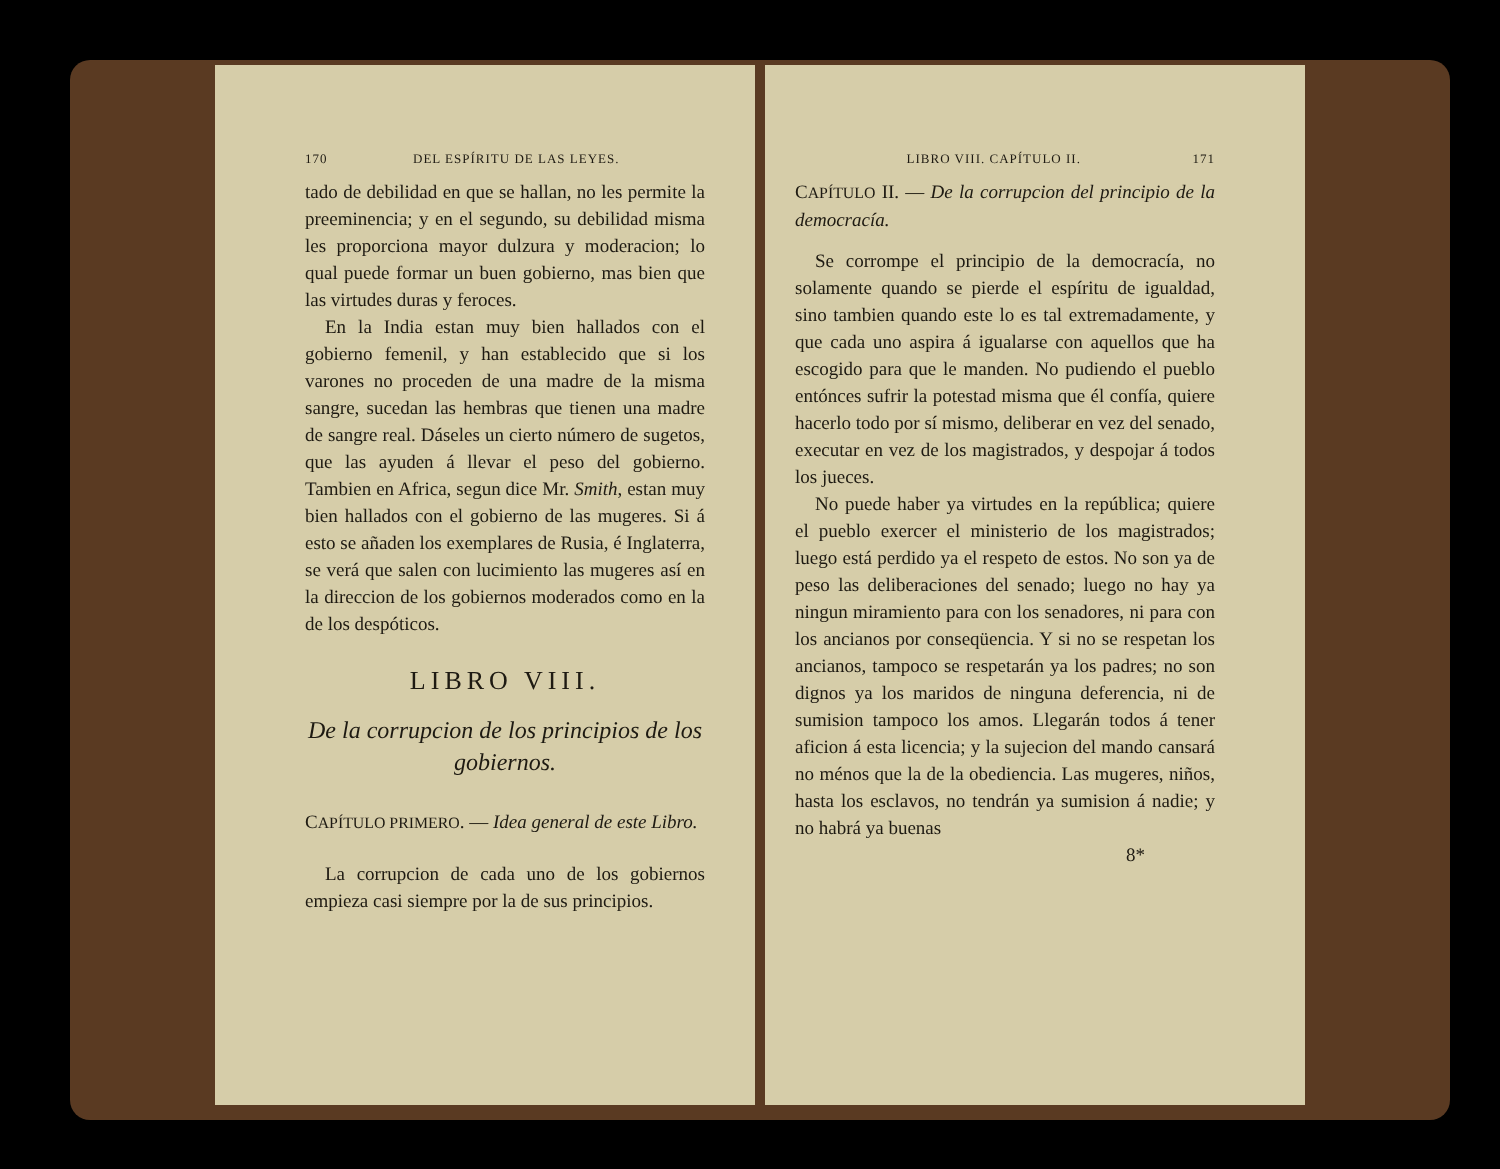170 DEL ESPÍRITU DE LAS LEYES.
tado de debilidad en que se hallan, no les permite la preeminencia; y en el segundo, su debilidad misma les proporciona mayor dulzura y moderacion; lo qual puede formar un buen gobierno, mas bien que las virtudes duras y feroces.
En la India estan muy bien hallados con el gobierno femenil, y han establecido que si los varones no proceden de una madre de la misma sangre, sucedan las hembras que tienen una madre de sangre real. Dáseles un cierto número de sugetos, que las ayuden á llevar el peso del gobierno. Tambien en Africa, segun dice Mr. Smith, estan muy bien hallados con el gobierno de las mugeres. Si á esto se añaden los exemplares de Rusia, é Inglaterra, se verá que salen con lucimiento las mugeres así en la direccion de los gobiernos moderados como en la de los despóticos.
LIBRO VIII.
De la corrupcion de los principios de los gobiernos.
CAPÍTULO PRIMERO. — Idea general de este Libro.
La corrupcion de cada uno de los gobiernos empieza casi siempre por la de sus principios.
LIBRO VIII. CAPÍTULO II. 171
CAPÍTULO II. — De la corrupcion del principio de la democracía.
Se corrompe el principio de la democracía, no solamente quando se pierde el espíritu de igualdad, sino tambien quando este lo es tal extremadamente, y que cada uno aspira á igualarse con aquellos que ha escogido para que le manden. No pudiendo el pueblo entónces sufrir la potestad misma que él confía, quiere hacerlo todo por sí mismo, deliberar en vez del senado, executar en vez de los magistrados, y despojar á todos los jueces.
No puede haber ya virtudes en la república; quiere el pueblo exercer el ministerio de los magistrados; luego está perdido ya el respeto de estos. No son ya de peso las deliberaciones del senado; luego no hay ya ningun miramiento para con los senadores, ni para con los ancianos por conseqüencia. Y si no se respetan los ancianos, tampoco se respetarán ya los padres; no son dignos ya los maridos de ninguna deferencia, ni de sumision tampoco los amos. Llegarán todos á tener aficion á esta licencia; y la sujecion del mando cansará no ménos que la de la obediencia. Las mugeres, niños, hasta los esclavos, no tendrán ya sumision á nadie; y no habrá ya buenas
8*